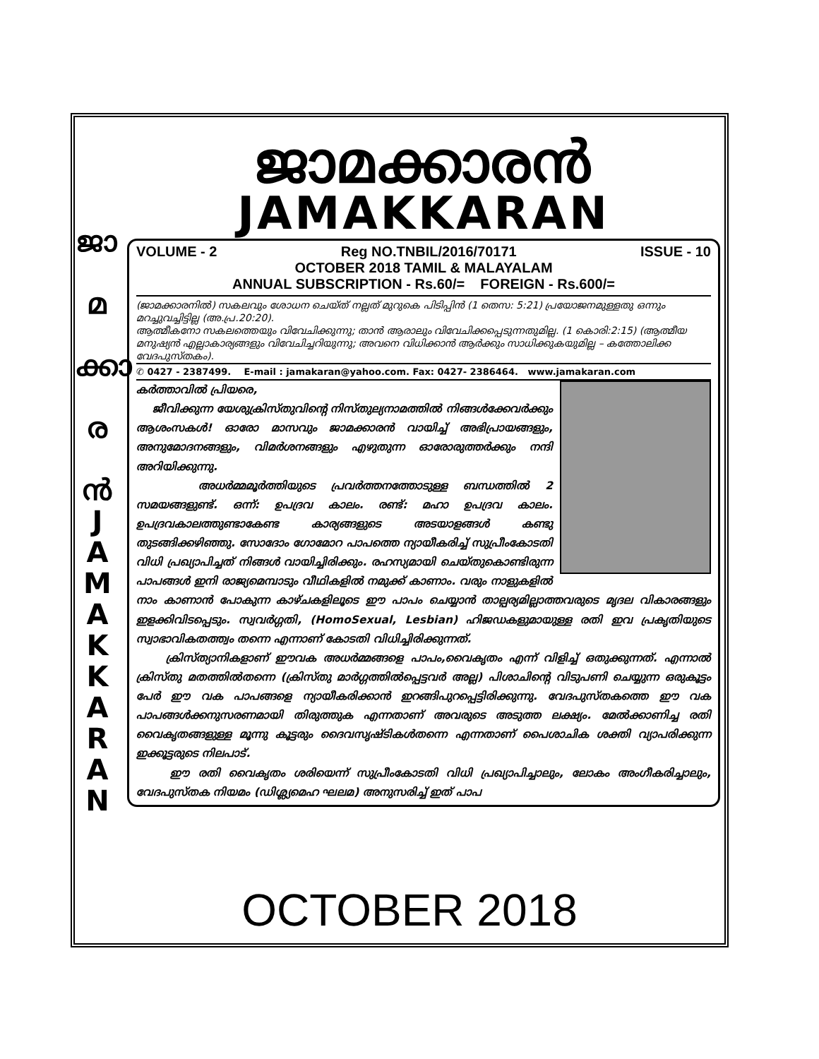ജാ
മ
ക്കാ
ര
ൻ
J
A
M
A
K
K
A
R
A
N
ജാമക്കാരൻ
JAMAKKARAN
VOLUME - 2 Reg NO.TNBIL/2016/70171 ISSUE - 10
OCTOBER 2018 TAMIL & MALAYALAM
ANNUAL SUBSCRIPTION - Rs.60/= FOREIGN - Rs.600/=
(ജാമക്കാരനിൽ) സകലവും ശോധന ചെയ്ത് നല്ലത് മുറുകെ പിടിപ്പിൻ (1 തെസ: 5:21) പ്രയോജനമുള്ളതു ഒന്നും മറച്ചുവച്ചിട്ടില്ല (അ.പ്ര.20:20).
ആത്മീകനോ സകലത്തെയും വിവേചിക്കുന്നു; താൻ ആരാലും വിവേചിക്കപ്പെടുന്നതുമില്ല. (1 കൊരി:2:15) (ആത്മീയ മനുഷ്യൻ എല്ലാകാര്യങ്ങളും വിവേചിച്ചറിയുന്നു; അവനെ വിധിക്കാൻ ആർക്കും സാധിക്കുകയുമില്ല – കത്തോലിക്ക വേദപുസ്തകം).
✆ 0427 - 2387499. E-mail : jamakaran@yahoo.com. Fax: 0427- 2386464. www.jamakaran.com
കർത്താവിൽ പ്രിയരെ,
ജീവിക്കുന്ന യേശുക്രിസ്തുവിന്റെ നിസ്തുല്യനാമത്തിൽ നിങ്ങൾക്കേവർക്കും ആശംസകൾ! ഓരോ മാസവും ജാമക്കാരൻ വായിച്ച് അഭിപ്രായങ്ങളും, അനുമോദനങ്ങളും, വിമർശനങ്ങളും എഴുതുന്ന ഓരോരുത്തർക്കും നന്ദി അറിയിക്കുന്നു.
അധർമ്മമൂർത്തിയുടെ പ്രവർത്തനത്തോടുള്ള ബന്ധത്തിൽ 2 സമയങ്ങളുണ്ട്. ഒന്ന്: ഉപദ്രവ കാലം. രണ്ട്: മഹാ ഉപദ്രവ കാലം. ഉപദ്രവകാലത്തുണ്ടാകേണ്ട കാര്യങ്ങളുടെ അടയാളങ്ങൾ കണ്ടു തുടങ്ങിക്കഴിഞ്ഞു. സോദോം ഗോമോറ പാപത്തെ ന്യായീകരിച്ച് സുപ്രീംകോടതി വിധി പ്രഖ്യാപിച്ചത് നിങ്ങൾ വായിച്ചിരിക്കും. രഹസ്യമായി ചെയ്തുകൊണ്ടിരുന്ന പാപങ്ങൾ ഇനി രാജ്യമെമ്പാടും വീഥികളിൽ നമുക്ക് കാണാം. വരും നാളുകളിൽ നാം കാണാൻ പോകുന്ന കാഴ്ചകളിലൂടെ ഈ പാപം ചെയ്യാൻ താല്പര്യമില്ലാത്തവരുടെ മൃദല വികാരങ്ങളും ഇളക്കിവിടപ്പെടും. സ്വവർഗ്ഗതി, (HomoSexual, Lesbian) ഹിജഡകളുമായുള്ള രതി ഇവ പ്രകൃതിയുടെ സ്വാഭാവികതത്ത്വം തന്നെ എന്നാണ് കോടതി വിധിച്ചിരിക്കുന്നത്.
ക്രിസ്ത്യാനികളാണ് ഈവക അധർമ്മങ്ങളെ പാപം,വൈകൃതം എന്ന് വിളിച്ച് ഒതുക്കുന്നത്. എന്നാൽ ക്രിസ്തു മതത്തിൽതന്നെ (ക്രിസ്തു മാർഗ്ഗത്തിൽപ്പെട്ടവർ അല്ല) പിശാചിന്റെ വിടുപണി ചെയ്യുന്ന ഒരുകൂട്ടം പേർ ഈ വക പാപങ്ങളെ ന്യായീകരിക്കാൻ ഇറങ്ങിപുറപ്പെട്ടിരിക്കുന്നു. വേദപുസ്തകത്തെ ഈ വക പാപങ്ങൾക്കനുസരണമായി തിരുത്തുക എന്നതാണ് അവരുടെ അടുത്ത ലക്ഷ്യം. മേൽക്കാണിച്ച രതി വൈകൃതങ്ങളുള്ള മൂന്നു കൂട്ടരും ദൈവസൃഷ്ടികൾതന്നെ എന്നതാണ് പൈശാചിക ശക്തി വ്യാപരിക്കുന്ന ഇക്കൂട്ടരുടെ നിലപാട്.
ഈ രതി വൈകൃതം ശരിയെന്ന് സുപ്രീംകോടതി വിധി പ്രഖ്യാപിച്ചാലും, ലോകം അംഗീകരിച്ചാലും, വേദപുസ്തക നിയമം (ഡിശ്ല്യമെഹ ഘലമ) അനുസരിച്ച് ഇത് പാപ
OCTOBER 2018